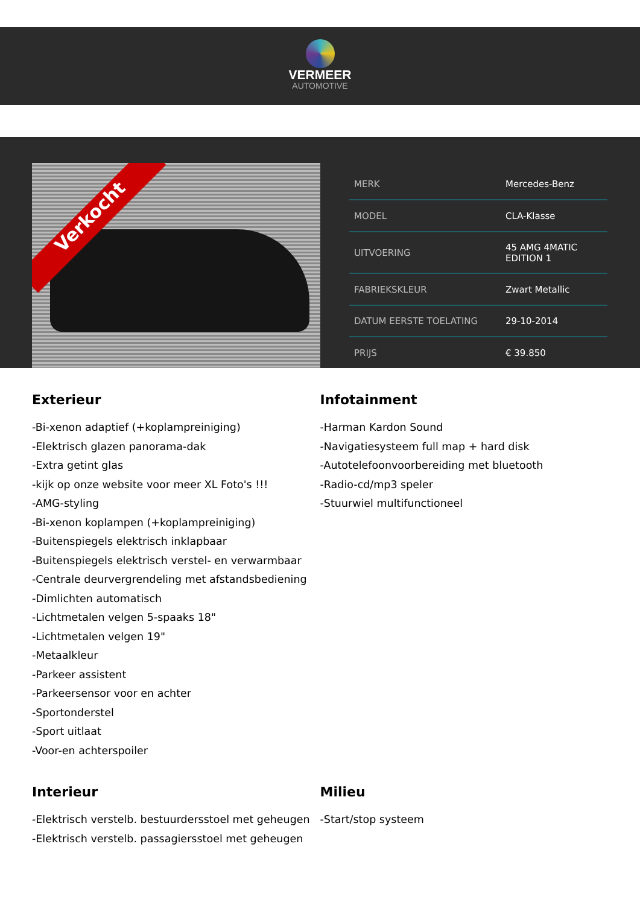VERMEER
AUTOMOTIVE
Verkocht
| MERK | Mercedes-Benz |
| MODEL | CLA-Klasse |
| UITVOERING | 45 AMG 4MATIC EDITION 1 |
| FABRIEKSKLEUR | Zwart Metallic |
| DATUM EERSTE TOELATING | 29-10-2014 |
| PRIJS | € 39.850 |
Exterieur
-Bi-xenon adaptief (+koplampreiniging)
-Elektrisch glazen panorama-dak
-Extra getint glas
-kijk op onze website voor meer XL Foto's !!!
-AMG-styling
-Bi-xenon koplampen (+koplampreiniging)
-Buitenspiegels elektrisch inklapbaar
-Buitenspiegels elektrisch verstel- en verwarmbaar
-Centrale deurvergrendeling met afstandsbediening
-Dimlichten automatisch
-Lichtmetalen velgen 5-spaaks 18"
-Lichtmetalen velgen 19"
-Metaalkleur
-Parkeer assistent
-Parkeersensor voor en achter
-Sportonderstel
-Sport uitlaat
-Voor-en achterspoiler
Infotainment
-Harman Kardon Sound
-Navigatiesysteem full map + hard disk
-Autotelefoonvoorbereiding met bluetooth
-Radio-cd/mp3 speler
-Stuurwiel multifunctioneel
Interieur
-Elektrisch verstelb. bestuurdersstoel met geheugen
-Elektrisch verstelb. passagiersstoel met geheugen
Milieu
-Start/stop systeem